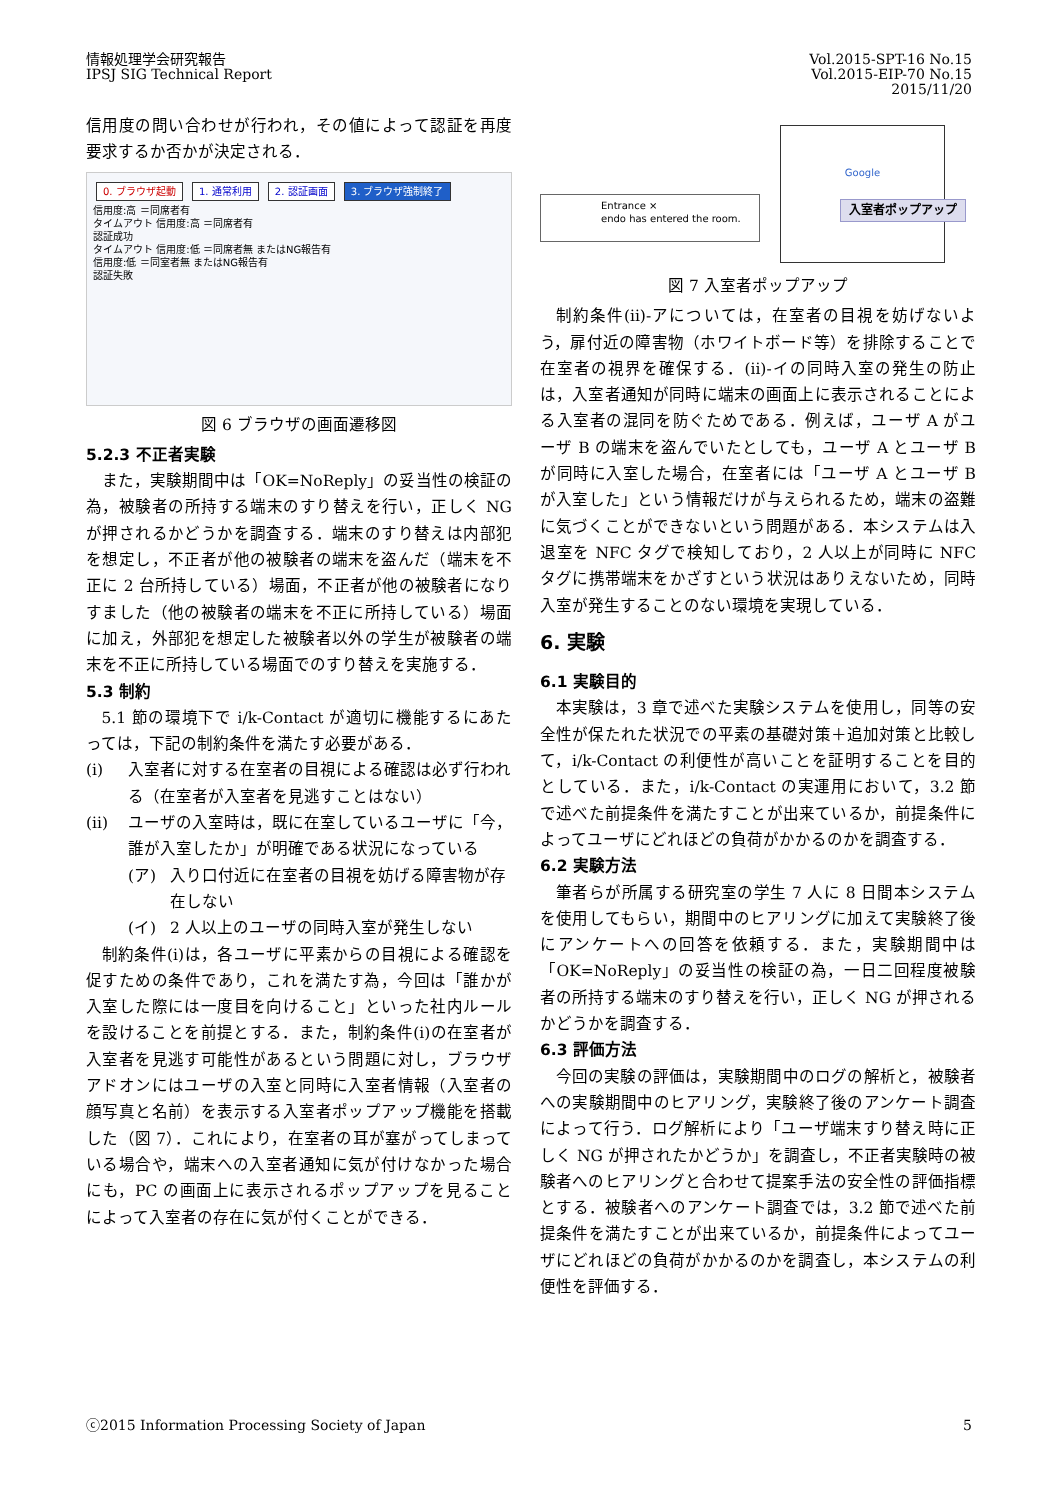情報処理学会研究報告
IPSJ SIG Technical Report
Vol.2015-SPT-16 No.15
Vol.2015-EIP-70 No.15
2015/11/20
信用度の問い合わせが行われ，その値によって認証を再度要求するか否かが決定される．
0. ブラウザ起動 1. 通常利用 2. 認証画面 3. ブラウザ強制終了
信用度:高 ＝同席者有
タイムアウト 信用度:高 ＝同席者有
認証成功
タイムアウト 信用度:低 ＝同席者無 またはNG報告有
信用度:低 ＝同室者無 またはNG報告有
認証失敗
図 6 ブラウザの画面遷移図
5.2.3 不正者実験
また，実験期間中は「OK=NoReply」の妥当性の検証の為，被験者の所持する端末のすり替えを行い，正しく NG が押されるかどうかを調査する．端末のすり替えは内部犯を想定し，不正者が他の被験者の端末を盗んだ（端末を不正に 2 台所持している）場面，不正者が他の被験者になりすました（他の被験者の端末を不正に所持している）場面に加え，外部犯を想定した被験者以外の学生が被験者の端末を不正に所持している場面でのすり替えを実施する．
5.3 制約
5.1 節の環境下で i/k-Contact が適切に機能するにあたっては，下記の制約条件を満たす必要がある．
(i) 入室者に対する在室者の目視による確認は必ず行われる（在室者が入室者を見逃すことはない）
(ii) ユーザの入室時は，既に在室しているユーザに「今，誰が入室したか」が明確である状況になっている
(ア) 入り口付近に在室者の目視を妨げる障害物が存在しない
(イ) 2 人以上のユーザの同時入室が発生しない
制約条件(i)は，各ユーザに平素からの目視による確認を促すための条件であり，これを満たす為，今回は「誰かが入室した際には一度目を向けること」といった社内ルールを設けることを前提とする．また，制約条件(i)の在室者が入室者を見逃す可能性があるという問題に対し，ブラウザアドオンにはユーザの入室と同時に入室者情報（入室者の顔写真と名前）を表示する入室者ポップアップ機能を搭載した（図 7）．これにより，在室者の耳が塞がってしまっている場合や，端末への入室者通知に気が付けなかった場合にも，PC の画面上に表示されるポップアップを見ることによって入室者の存在に気が付くことができる．
Entrance ×
endo has entered the room.
Google
入室者ポップアップ
図 7 入室者ポップアップ
制約条件(ii)-アについては，在室者の目視を妨げないよう，扉付近の障害物（ホワイトボード等）を排除することで在室者の視界を確保する．(ii)-イの同時入室の発生の防止は，入室者通知が同時に端末の画面上に表示されることによる入室者の混同を防ぐためである．例えば，ユーザ A がユーザ B の端末を盗んでいたとしても，ユーザ A とユーザ B が同時に入室した場合，在室者には「ユーザ A とユーザ B が入室した」という情報だけが与えられるため，端末の盗難に気づくことができないという問題がある．本システムは入退室を NFC タグで検知しており，2 人以上が同時に NFC タグに携帯端末をかざすという状況はありえないため，同時入室が発生することのない環境を実現している．
6. 実験
6.1 実験目的
本実験は，3 章で述べた実験システムを使用し，同等の安全性が保たれた状況での平素の基礎対策＋追加対策と比較して，i/k-Contact の利便性が高いことを証明することを目的としている．また，i/k-Contact の実運用において，3.2 節で述べた前提条件を満たすことが出来ているか，前提条件によってユーザにどれほどの負荷がかかるのかを調査する．
6.2 実験方法
筆者らが所属する研究室の学生 7 人に 8 日間本システムを使用してもらい，期間中のヒアリングに加えて実験終了後にアンケートへの回答を依頼する．また，実験期間中は「OK=NoReply」の妥当性の検証の為，一日二回程度被験者の所持する端末のすり替えを行い，正しく NG が押されるかどうかを調査する．
6.3 評価方法
今回の実験の評価は，実験期間中のログの解析と，被験者への実験期間中のヒアリング，実験終了後のアンケート調査によって行う．ログ解析により「ユーザ端末すり替え時に正しく NG が押されたかどうか」を調査し，不正者実験時の被験者へのヒアリングと合わせて提案手法の安全性の評価指標とする．被験者へのアンケート調査では，3.2 節で述べた前提条件を満たすことが出来ているか，前提条件によってユーザにどれほどの負荷がかかるのかを調査し，本システムの利便性を評価する．
ⓒ2015 Information Processing Society of Japan 5